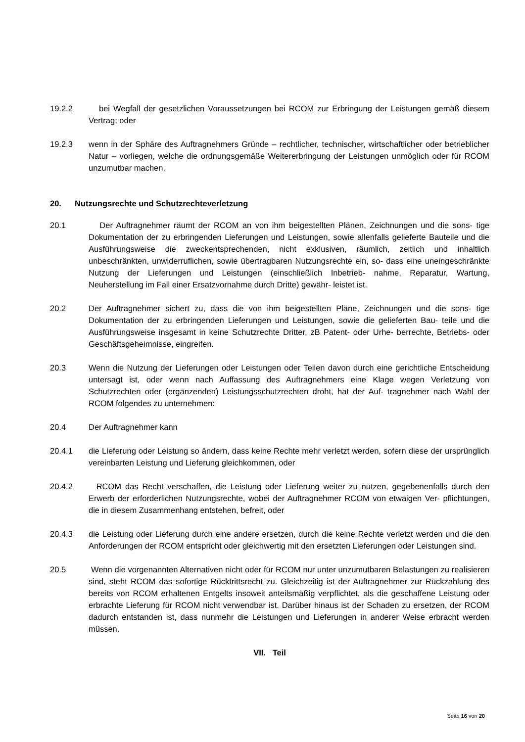19.2.2 bei Wegfall der gesetzlichen Voraussetzungen bei RCOM zur Erbringung der Leistungen gemäß diesem Vertrag; oder
19.2.3 wenn in der Sphäre des Auftragnehmers Gründe – rechtlicher, technischer, wirtschaftlicher oder betrieblicher Natur – vorliegen, welche die ordnungsgemäße Weitererbringung der Leistungen unmöglich oder für RCOM unzumutbar machen.
20. Nutzungsrechte und Schutzrechteverletzung
20.1 Der Auftragnehmer räumt der RCOM an von ihm beigestellten Plänen, Zeichnungen und die sons- tige Dokumentation der zu erbringenden Lieferungen und Leistungen, sowie allenfalls gelieferte Bauteile und die Ausführungsweise die zweckentsprechenden, nicht exklusiven, räumlich, zeitlich und inhaltlich unbeschränkten, unwiderruflichen, sowie übertragbaren Nutzungsrechte ein, so- dass eine uneingeschränkte Nutzung der Lieferungen und Leistungen (einschließlich Inbetrieb- nahme, Reparatur, Wartung, Neuherstellung im Fall einer Ersatzvornahme durch Dritte) gewähr- leistet ist.
20.2 Der Auftragnehmer sichert zu, dass die von ihm beigestellten Pläne, Zeichnungen und die sons- tige Dokumentation der zu erbringenden Lieferungen und Leistungen, sowie die gelieferten Bau- teile und die Ausführungsweise insgesamt in keine Schutzrechte Dritter, zB Patent- oder Urhe- berrechte, Betriebs- oder Geschäftsgeheimnisse, eingreifen.
20.3 Wenn die Nutzung der Lieferungen oder Leistungen oder Teilen davon durch eine gerichtliche Entscheidung untersagt ist, oder wenn nach Auffassung des Auftragnehmers eine Klage wegen Verletzung von Schutzrechten oder (ergänzenden) Leistungsschutzrechten droht, hat der Auf- tragnehmer nach Wahl der RCOM folgendes zu unternehmen:
20.4 Der Auftragnehmer kann
20.4.1 die Lieferung oder Leistung so ändern, dass keine Rechte mehr verletzt werden, sofern diese der ursprünglich vereinbarten Leistung und Lieferung gleichkommen, oder
20.4.2 RCOM das Recht verschaffen, die Leistung oder Lieferung weiter zu nutzen, gegebenenfalls durch den Erwerb der erforderlichen Nutzungsrechte, wobei der Auftragnehmer RCOM von etwaigen Ver- pflichtungen, die in diesem Zusammenhang entstehen, befreit, oder
20.4.3 die Leistung oder Lieferung durch eine andere ersetzen, durch die keine Rechte verletzt werden und die den Anforderungen der RCOM entspricht oder gleichwertig mit den ersetzten Lieferungen oder Leistungen sind.
20.5 Wenn die vorgenannten Alternativen nicht oder für RCOM nur unter unzumutbaren Belastungen zu realisieren sind, steht RCOM das sofortige Rücktrittsrecht zu. Gleichzeitig ist der Auftragnehmer zur Rückzahlung des bereits von RCOM erhaltenen Entgelts insoweit anteilsmäßig verpflichtet, als die geschaffene Leistung oder erbrachte Lieferung für RCOM nicht verwendbar ist. Darüber hinaus ist der Schaden zu ersetzen, der RCOM dadurch entstanden ist, dass nunmehr die Leistungen und Lieferungen in anderer Weise erbracht werden müssen.
VII. Teil
Seite 16 von 20